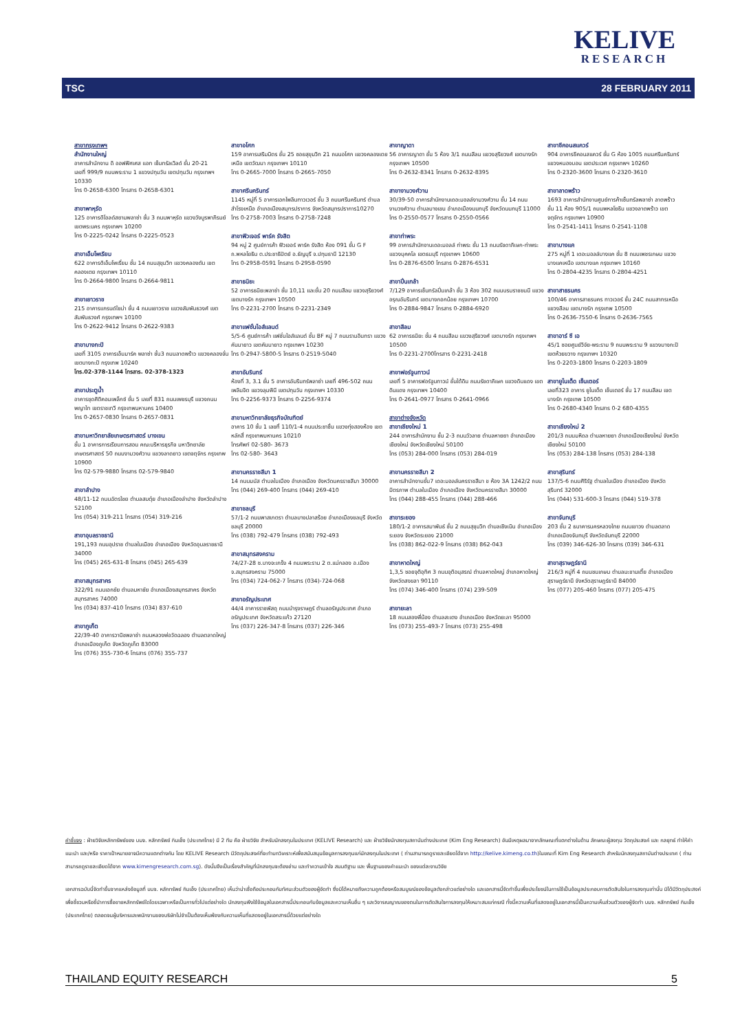KELIVE
RESEARCH
TSC 28 FEBRUARY 2011
สาขากรุงเทพฯ
สำนักงานใหญ่
อาคารสำนักงาน ดิ ออฟฟิศเศส แอท เซ็นทรัลเวิลด์ ชั้น 20-21
เลขที่ 999/9 ถนนพระราม 1 แขวงปทุมวัน เขตปทุมวัน กรุงเทพฯ 10330
โทร 0-2658-6300 โทรสาร 0-2658-6301
สาขาพาหุรัด
125 อาคารดิโอลด์สยามพลาซ่า ชั้น 3 ถนนพาหุรัด แขวงวังบูรพาภิรมย์ เขตพระนคร กรุงเทพฯ 10200
โทร 0-2225-0242 โทรสาร 0-2225-0523
สาขาเอ็มโพเรียม
622 อาคารดิเอ็มโพเรี่ยม ชั้น 14 ถนนสุขุมวิท แขวงคลองตัน เขตคลองเตย กรุงเทพฯ 10110
โทร 0-2664-9800 โทรสาร 0-2664-9811
สาขาเยาวราช
215 อาคารแกรนด์ไชน่า ชั้น 4 ถนนเยาวราช แขวงสัมพันธวงศ์ เขตสัมพันธวงศ์ กรุงเทพฯ 10100
โทร 0-2622-9412 โทรสาร 0-2622-9383
สาขาบางกะปิ
เลขที่ 3105 อาคารเอ็นมาร์ค พลาซ่า ชั้น3 ถนนลาดพร้าว แขวงคลองจั่น เขตบางกะปิ กรุงเทพ 10240
โทร.02-378-1144 โทรสาร. 02-378-1323
สาขาประตูน้ำ
อาคารชุดศิติคอมเพล็กซ์ ชั้น 5 เลขที่ 831 ถนนเพชรบุรี แขวงถนนพญาไท เขตราชเทวี กรุงเทพมหานคร 10400
โทร 0-2657-0830 โทรสาร 0-2657-0831
สาขามหาวิทยาลัยเกษตรศาสตร์ บางเขน
ชั้น 1 อาคารการเรียนการสอน คณะบริหารธุรกิจ มหาวิทยาลัยเกษตรศาสตร์ 50 ถนนงามวงศ์วาน แขวงลาดยาว เขตจตุจักร กรุงเทพ 10900
โทร 02-579-9880 โทรสาร 02-579-9840
สาขาลำปาง
48/11-12 ถนนฉัตรไชย ตำบลสบตุ๋ย อำเภอเมืองลำปาง จังหวัดลำปาง 52100
โทร (054) 319-211 โทรสาร (054) 319-216
สาขาอุบลราชธานี
191,193 ถนนอุปราช ตำบลในเมือง อำเภอเมือง จังหวัดอุบลราชธานี 34000
โทร (045) 265-631-8 โทรสาร (045) 265-639
สาขาสมุทรสาคร
322/91 ถนนเอกชัย ตำบลมหาชัย อำเภอเมืองสมุทรสาคร จังหวัดสมุทรสาคร 74000
โทร (034) 837-410 โทรสาร (034) 837-610
สาขาภูเก็ต
22/39-40 อาคารวานิชพลาซ่า ถนนหลวงพ่อวัดฉลอง ตำบลตลาดใหญ่ อำเภอเมืองภูเก็ต จังหวัดภูเก็ต 83000
โทร (076) 355-730-6 โทรสาร (076) 355-737
สาขาอโศก
159 อาคารเสริมมิตร ชั้น 25 ซอยสุขุมวิท 21 ถนนอโศก แขวงคลองเตยเหนือ เขตวัฒนา กรุงเทพฯ 10110
โทร 0-2665-7000 โทรสาร 0-2665-7050
สาขาศรีนครินทร์
1145 หมู่ที่ 5 อาคารเอกไพลินทาวเวอร์ ชั้น 3 ถนนศรีนครินทร์ ตำบลสำโรงเหนือ อำเภอเมืองสมุทรปราการ จังหวัดสมุทรปราการ10270
โทร 0-2758-7003 โทรสาร 0-2758-7248
สาขาฟิวเจอร์ พาร์ค รังสิต
94 หมู่ 2 ศูนย์การค้า ฟิวเจอร์ พาร์ค รังสิต ห้อง 091 ชั้น G F ถ.พหลโยธิน ต.ประชาธิปัตย์ อ.ธัญบุรี จ.ปทุมธานี 12130
โทร 0-2958-0591 โทรสาร 0-2958-0590
สาขาธนิยะ
52 อาคารธนิยะพลาซ่า ชั้น 10,11 และชั้น 20 ถนนสีลม แขวงสุริยวงศ์ เขตบางรัก กรุงเทพฯ 10500
โทร 0-2231-2700 โทรสาร 0-2231-2349
สาขาแฟชั่นไอส์แลนด์
5/5-6 ศูนย์การค้า แฟชั่นไอส์แลนด์ ชั้น BF หมู่ 7 ถนนรามอินทรา แขวงคันนายาว เขตคันนายาว กรุงเทพฯ 10230
โทร 0-2947-5800-5 โทรสาร 0-2519-5040
สาขาอัมรินทร์
ห้องที่ 3, 3.1 ชั้น 5 อาคารอัมรินทร์พลาซ่า เลขที่ 496-502 ถนนเพลินจิต แขวงลุมพินี เขตปทุมวัน กรุงเทพฯ 10330
โทร 0-2256-9373 โทรสาร 0-2256-9374
สาขามหาวิทยาลัยธุรกิจบัณฑิตย์
อาคาร 10 ชั้น 1 เลขที่ 110/1-4 ถนนประชาชื่น แขวงทุ่งสองห้อง เขตหลักสี่ กรุงเทพมหานคร 10210
โทรศัพท์ 02-580- 3673
โทร 02-580- 3643
สาขานครราชสีมา 1
14 ถนนมนัส ตำบลในเมือง อำเภอเมือง จังหวัดนครราชสีมา 30000
โทร (044) 269-400 โทรสาร (044) 269-410
สาขาชลบุรี
57/1-2 ถนนพาสเกตรา ตำบลบางปลาสร้อย อำเภอเมืองชลบุรี จังหวัดชลบุรี 20000
โทร (038) 792-479 โทรสาร (038) 792-493
สาขาสมุทรสงคราม
74/27-28 ซ.บางจะเกร็ง 4 ถนนพระราม 2 ต.แม่กลอง อ.เมือง จ.สมุทรสงคราม 75000
โทร (034) 724-062-7 โทรสาร (034)-724-068
สาขาอรัญประเทศ
44/4 อาคารราชพัสดุ ถนนบำรุงราษฎร์ ตำบลอรัญประเทศ อำเภออรัญประเทศ จังหวัดสระแก้ว 27120
โทร (037) 226-347-8 โทรสาร (037) 226-346
สาขาญาดา
56 อาคารญาดา ชั้น 5 ห้อง 3/1 ถนนสีลม แขวงสุริยวงศ์ เขตบางรัก กรุงเทพฯ 10500
โทร 0-2632-8341 โทรสาร 0-2632-8395
สาขางามวงศ์วาน
30/39-50 อาคารสำนักงานเดอะมอลล์งามวงศ์วาน ชั้น 14 ถนนงามวงศ์วาน ตำบลบางเขน อำเภอเมืองนนทบุรี จังหวัดนนทบุรี 11000
โทร 0-2550-0577 โทรสาร 0-2550-0566
สาขาท่าพระ
99 อาคารสำนักงานเดอะมอลล์ ท่าพระ ชั้น 13 ถนนรัชดาภิเษก-ท่าพระ แขวงบุคคโล เขตธนบุรี กรุงเทพฯ 10600
โทร 0-2876-6500 โทรสาร 0-2876-6531
สาขาปิ่นเกล้า
7/129 อาคารเซ็นทรัลปิ่นเกล้า ชั้น 3 ห้อง 302 ถนนบรมราชชนนี แขวงอรุณอัมรินทร์ เขตบางกอกน้อย กรุงเทพฯ 10700
โทร 0-2884-9847 โทรสาร 0-2884-6920
สาขาสีลม
62 อาคารธนิยะ ชั้น 4 ถนนสีลม แขวงสุริยวงศ์ เขตบางรัก กรุงเทพฯ 10500
โทร 0-2231-2700โทรสาร 0-2231-2418
สาขาฟอร์จูนทาวน์
เลขที่ 5 อาคารฟอร์จูนทาวน์ ชั้นใต้ดิน ถนนรัชดาภิเษก แขวงดินแดง เขตดินแดง กรุงเทพฯ 10400
โทร 0-2641-0977 โทรสาร 0-2641-0966
สาขาต่างจังหวัด
สาขาเชียงใหม่ 1
244 อาคารสำนักงาน ชั้น 2-3 ถนนวัวลาย ตำบลหายยา อำเภอเมืองเชียงใหม่ จังหวัดเชียงใหม่ 50100
โทร (053) 284-000 โทรสาร (053) 284-019
สาขานครราชสีมา 2
อาคารสำนักงานชั้น7 เดอะมอลล์นครราชสีมา ข ห้อง 3A 1242/2 ถนนมิตรภาพ ตำบลในเมือง อำเภอเมือง จังหวัดนครราชสีมา 30000
โทร (044) 288-455 โทรสาร (044) 288-466
สาขาระยอง
180/1-2 อาคารสมาพันธ์ ชั้น 2 ถนนสุขุมวิท ตำบลเชิงเนิน อำเภอเมืองระยอง จังหวัดระยอง 21000
โทร (038) 862-022-9 โทรสาร (038) 862-043
สาขาหาดใหญ่
1,3,5 ซอยจุติอุทิศ 3 ถนนจุติอนุสรณ์ ตำบลหาดใหญ่ อำเภอหาดใหญ่ จังหวัดสงขลา 90110
โทร (074) 346-400 โทรสาร (074) 239-509
สาขายะลา
18 ถนนสองพี่น้อง ตำบลสะเตง อำเภอเมือง จังหวัดยะลา 95000
โทร (073) 255-493-7 โทรสาร (073) 255-498
สาขาซีคอนสแควร์
904 อาคารซีคอนสแควร์ ชั้น G ห้อง 1005 ถนนศรีนครินทร์ แขวงหนองบอน เขตประเวศ กรุงเทพฯ 10260
โทร 0-2320-3600 โทรสาร 0-2320-3610
สาขาลาดพร้าว
1693 อาคารสำนักงานศูนย์การค้าเซ็นทรัลพลาซ่า ลาดพร้าว ชั้น 11 ห้อง 905/1 ถนนพหลโยธิน แขวงลาดพร้าว เขตจตุจักร กรุงเทพฯ 10900
โทร 0-2541-1411 โทรสาร 0-2541-1108
สาขาบางแค
275 หมู่ที่ 1 เดอะมอลล์บางแค ชั้น 8 ถนนเพชรเกษม แขวงบางแคเหนือ เขตบางแค กรุงเทพฯ 10160
โทร 0-2804-4235 โทรสาร 0-2804-4251
สาขาสาธรนคร
100/46 อาคารสาธรนคร ทาวเวอร์ ชั้น 24C ถนนสาทรเหนือ แขวงสีลม เขตบางรัก กรุงเทพ 10500
โทร 0-2636-7550-6 โทรสาร 0-2636-7565
สาขาอาร์ ซี เอ
45/1 ซอยศูนย์วิจัย-พระราม 9 ถนนพระราม 9 แขวงบางกะปิ เขตห้วยขวาง กรุงเทพฯ 10320
โทร 0-2203-1800 โทรสาร 0-2203-1809
สาขายูไนเต็ด เซ็นเตอร์
เลขที่323 อาคาร ยูไนเต็ด เซ็นเตอร์ ชั้น 17 ถนนสีลม เขตบางรัก กรุงเทพ 10500
โทร 0-2680-4340 โทรสาร 0-2 680-4355
สาขาเชียงใหม่ 2
201/3 ถนนมหิดล ตำบลหายยา อำเภอเมืองเชียงใหม่ จังหวัดเชียงใหม่ 50100
โทร (053) 284-138 โทรสาร (053) 284-138
สาขาสุรินทร์
137/5-6 ถนนศิริรัฐ ตำบลในเมือง อำเภอเมือง จังหวัดสุรินทร์ 32000
โทร (044) 531-600-3 โทรสาร (044) 519-378
สาขาจันทบุรี
203 ชั้น 2 ธนาคารนครหลวงไทย ถนนเขาวง ตำบลตลาด อำเภอเมืองจันทบุรี จังหวัดจันทบุรี 22000
โทร (039) 346-626-30 โทรสาร (039) 346-631
สาขาสุราษฎร์ธานี
216/3 หมู่ที่ 4 ถนนชนเกษม ตำบลมะขามเตี้ย อำเภอเมืองสุราษฎร์ธานี จังหวัดสุราษฎร์ธานี 84000
โทร (077) 205-460 โทรสาร (077) 205-475
คำชี้แจง : ฝ่ายวิจัยหลักทรัพย์ของ บมจ. หลักทรัพย์ กิมเอ็ง (ประเทศไทย) มี 2 ทีม คือ ฝ่ายวิจัย สำหรับนักลงทุนในประเทศ (KELIVE Research) และ ฝ่ายวิจัยนักลงทุนสถาบันต่างประเทศ (Kim Eng Research) อันมีเหตุผลมาจากลักษณะที่แตกต่างในด้าน ลักษณะผู้ลงทุน วัตถุประสงค์ และ กลยุทธ์ ทำให้คำแนะนำ และ/หรือ ราคาเป้าหมายอาจมีความแตกต่างกัน โดย KELIVE Research มีวัตถุประสงค์ที่จะทำบทวิเคราะห์เพื่อสนับสนุนข้อมูลการลงทุนแก่นักลงทุนในประเทศ ( ท่านสามารถดูรายละเอียดได้จาก http://kelive.kimeng.co.th)ในขณะที่ Kim Eng Research สำหรับนักลงทุนสถาบันต่างประเทศ ( ท่านสามารถดูรายละเอียดได้จาก www.kimengresearch.com.sg). ดังนั้นจึงเป็นเรื่องสำคัญที่นักลงทุนจะต้องอ่าน และทำความเข้าใจ สมมติฐาน และ พื้นฐานของคำแนะนำ ของแต่ละงานวิจัย
เอกสารฉบับนี้จัดทำขึ้นจากแหล่งข้อมูลที่ บมจ. หลักทรัพย์ กิมเอ็ง (ประเทศไทย) เห็นว่าน่าเชื่อถือประกอบกับทัศนะส่วนตัวของผู้จัดทำ ซึ่งมิได้หมายถึงความถูกต้องหรือสมบูรณ์ของข้อมูลดังกล่าวแต่อย่างใด และเอกสารนี้จัดทำขึ้นเพื่อประโยชน์ในการใช้เป็นข้อมูลประกอบการตัดสินใจในการลงทุนเท่านั้น มิได้มีวัตถุประสงค์เพื่อชี้ชวนหรือชี้นำการซื้อขายหลักทรัพย์ใดโดยเฉพาะหรือเป็นการทั่วไปแต่อย่างใด นักลงทุนพึงใช้ข้อมูลในเอกสารนี้ประกอบกับข้อมูลและความเห็นอื่น ๆ และวิจารณญาณของตนในการตัดสินใจการลงทุนให้เหมาะสมแก่กรณี ทั้งนี้ความเห็นที่แสดงอยู่ในเอกสารนี้เป็นความเห็นส่วนตัวของผู้จัดทำ บมจ. หลักทรัพย์ กิมเอ็ง (ประเทศไทย) ตลอดจนผู้บริหารและพนักงานของบริษัทไม่จำเป็นต้องเห็นพ้องกับความเห็นที่แสดงอยู่ในเอกสารนี้ด้วยแต่อย่างใด
THAILAND EQUITY RESEARCH 5